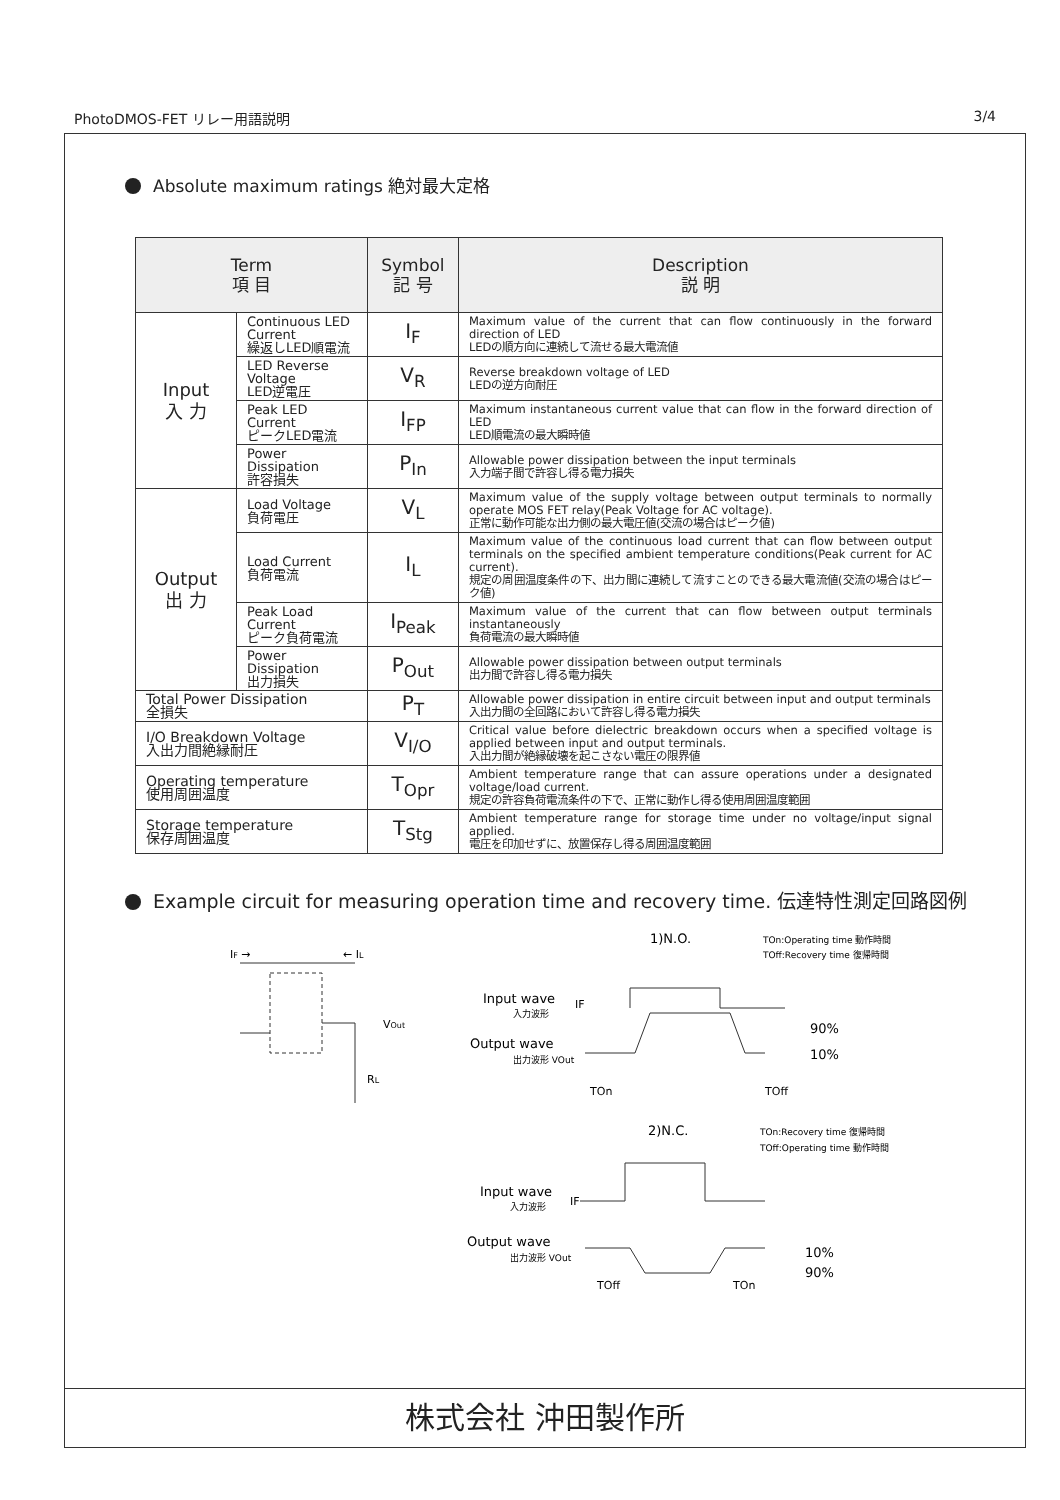PhotoDMOS-FET リレー用語説明 3/4
Absolute maximum ratings 絶対最大定格
| Term 項 目 | | Symbol 記 号 | Description 説 明 |
| --- | --- | --- | --- |
| Input 入 力 | Continuous LED Current 繰返しLED順電流 | I<sub>F</sub> | Maximum value of the current that can flow continuously in the forward direction of LED LEDの順方向に連続して流せる最大電流値 |
| | LED Reverse Voltage LED逆電圧 | V<sub>R</sub> | Reverse breakdown voltage of LED LEDの逆方向耐圧 |
| | Peak LED Current ピークLED電流 | I<sub>FP</sub> | Maximum instantaneous current value that can flow in the forward direction of LED LED順電流の最大瞬時値 |
| | Power Dissipation 許容損失 | P<sub>In</sub> | Allowable power dissipation between the input terminals 入力端子間で許容し得る電力損失 |
| Output 出 力 | Load Voltage 負荷電圧 | V<sub>L</sub> | Maximum value of the supply voltage between output terminals to normally operate MOS FET relay(Peak Voltage for AC voltage). 正常に動作可能な出力側の最大電圧値(交流の場合はピーク値) |
| | Load Current 負荷電流 | I<sub>L</sub> | Maximum value of the continuous load current that can flow between output terminals on the specified ambient temperature conditions(Peak current for AC current). 規定の周囲温度条件の下、出力間に連続して流すことのできる最大電流値(交流の場合はピーク値) |
| | Peak Load Current ピーク負荷電流 | I<sub>Peak</sub> | Maximum value of the current that can flow between output terminals instantaneously 負荷電流の最大瞬時値 |
| | Power Dissipation 出力損失 | P<sub>Out</sub> | Allowable power dissipation between output terminals 出力間で許容し得る電力損失 |
| Total Power Dissipation 全損失 | | P<sub>T</sub> | Allowable power dissipation in entire circuit between input and output terminals 入出力間の全回路において許容し得る電力損失 |
| I/O Breakdown Voltage 入出力間絶縁耐圧 | | V<sub>I/O</sub> | Critical value before dielectric breakdown occurs when a specified voltage is applied between input and output terminals. 入出力間が絶縁破壊を起こさない電圧の限界値 |
| Operating temperature 使用周囲温度 | | T<sub>Opr</sub> | Ambient temperature range that can assure operations under a designated voltage/load current. 規定の許容負荷電流条件の下で、正常に動作し得る使用周囲温度範囲 |
| Storage temperature 保存周囲温度 | | T<sub>Stg</sub> | Ambient temperature range for storage time under no voltage/input signal applied. 電圧を印加せずに、放置保存し得る周囲温度範囲 |
Example circuit for measuring operation time and recovery time. 伝達特性測定回路図例
IF →
← IL
VOut
RL
1)N.O.
TOn:Operating time 動作時間
TOff:Recovery time 復帰時間
Input wave
入力波形
IF
Output wave
出力波形 VOut
90%
10%
TOn
TOff
2)N.C.
TOn:Recovery time 復帰時間
TOff:Operating time 動作時間
Input wave
入力波形
IF
Output wave
出力波形 VOut
10%
90%
TOff
TOn
株式会社 沖田製作所